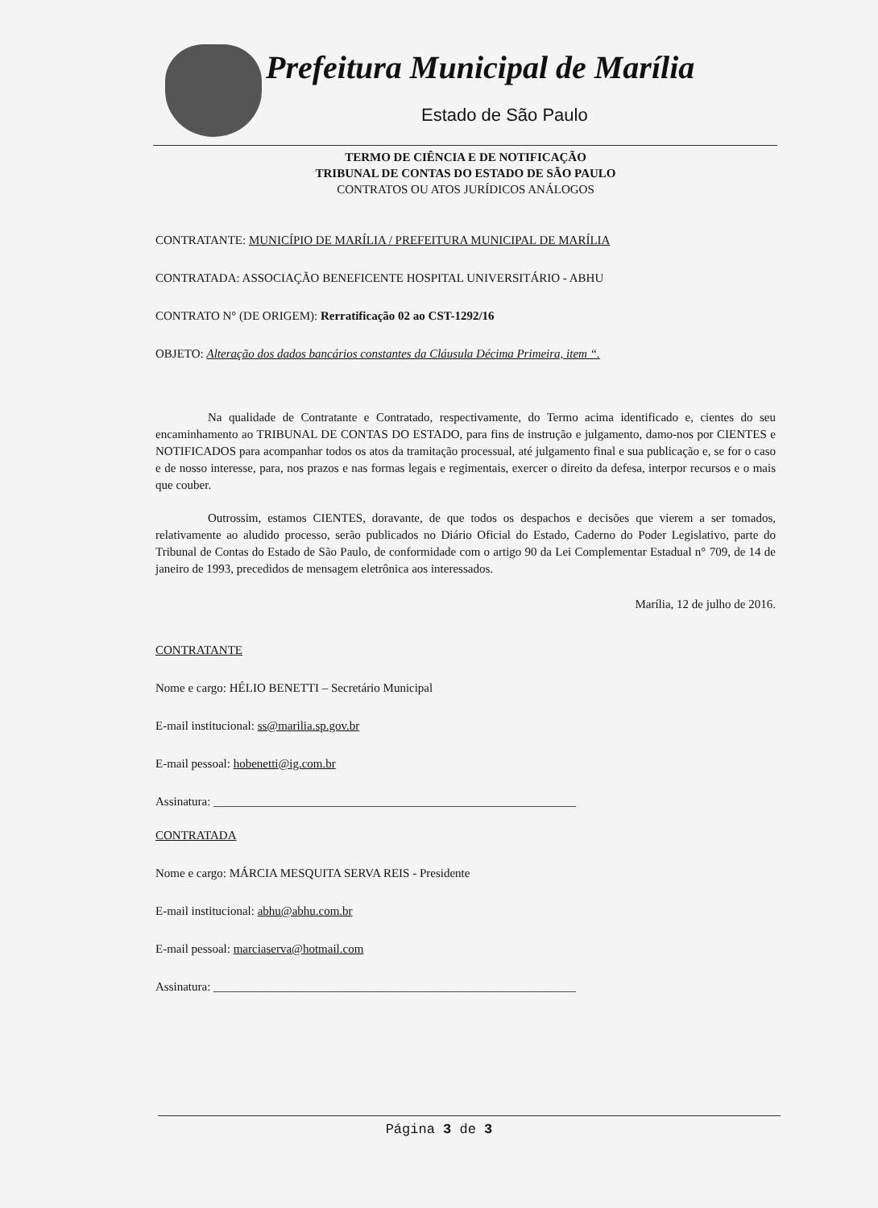Prefeitura Municipal de Marília
Estado de São Paulo
TERMO DE CIÊNCIA E DE NOTIFICAÇÃO
TRIBUNAL DE CONTAS DO ESTADO DE SÃO PAULO
CONTRATOS OU ATOS JURÍDICOS ANÁLOGOS
CONTRATANTE: MUNICÍPIO DE MARÍLIA / PREFEITURA MUNICIPAL DE MARÍLIA
CONTRATADA: ASSOCIAÇÃO BENEFICENTE HOSPITAL UNIVERSITÁRIO - ABHU
CONTRATO N° (DE ORIGEM): Rerratificação 02 ao CST-1292/16
OBJETO: Alteração dos dados bancários constantes da Cláusula Décima Primeira, item “.
Na qualidade de Contratante e Contratado, respectivamente, do Termo acima identificado e, cientes do seu encaminhamento ao TRIBUNAL DE CONTAS DO ESTADO, para fins de instrução e julgamento, damo-nos por CIENTES e NOTIFICADOS para acompanhar todos os atos da tramitação processual, até julgamento final e sua publicação e, se for o caso e de nosso interesse, para, nos prazos e nas formas legais e regimentais, exercer o direito da defesa, interpor recursos e o mais que couber.
Outrossim, estamos CIENTES, doravante, de que todos os despachos e decisões que vierem a ser tomados, relativamente ao aludido processo, serão publicados no Diário Oficial do Estado, Caderno do Poder Legislativo, parte do Tribunal de Contas do Estado de São Paulo, de conformidade com o artigo 90 da Lei Complementar Estadual n° 709, de 14 de janeiro de 1993, precedidos de mensagem eletrônica aos interessados.
Marília, 12 de julho de 2016.
CONTRATANTE
Nome e cargo: HÉLIO BENETTI – Secretário Municipal
E-mail institucional: ss@marilia.sp.gov.br
E-mail pessoal: hobenetti@ig.com.br
Assinatura: ____________________________________________________________
CONTRATADA
Nome e cargo: MÁRCIA MESQUITA SERVA REIS - Presidente
E-mail institucional: abhu@abhu.com.br
E-mail pessoal: marciaserva@hotmail.com
Assinatura: ____________________________________________________________
Página 3 de 3